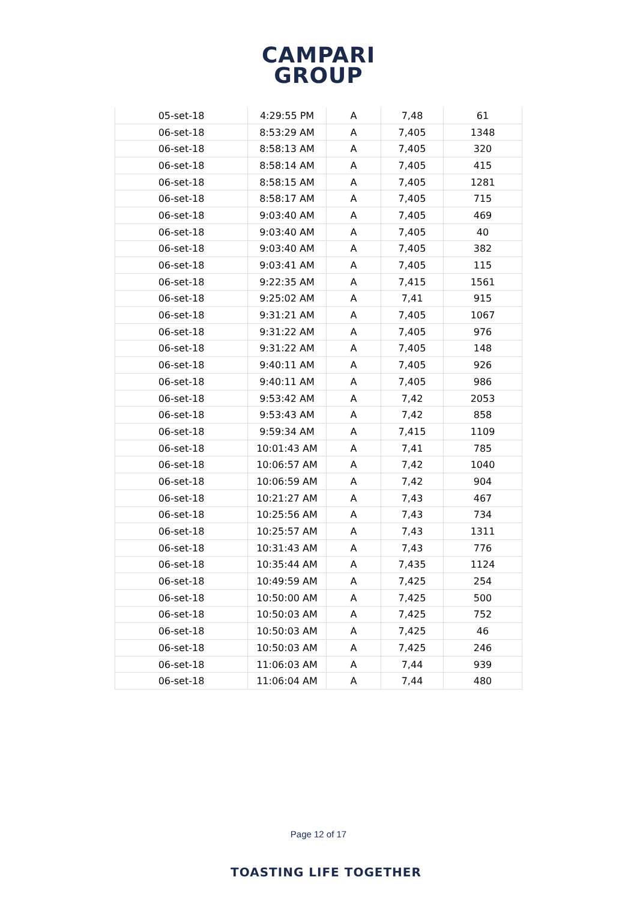CAMPARI
GROUP
| 05-set-18 | 4:29:55 PM | A | 7,48 | 61 |
| 06-set-18 | 8:53:29 AM | A | 7,405 | 1348 |
| 06-set-18 | 8:58:13 AM | A | 7,405 | 320 |
| 06-set-18 | 8:58:14 AM | A | 7,405 | 415 |
| 06-set-18 | 8:58:15 AM | A | 7,405 | 1281 |
| 06-set-18 | 8:58:17 AM | A | 7,405 | 715 |
| 06-set-18 | 9:03:40 AM | A | 7,405 | 469 |
| 06-set-18 | 9:03:40 AM | A | 7,405 | 40 |
| 06-set-18 | 9:03:40 AM | A | 7,405 | 382 |
| 06-set-18 | 9:03:41 AM | A | 7,405 | 115 |
| 06-set-18 | 9:22:35 AM | A | 7,415 | 1561 |
| 06-set-18 | 9:25:02 AM | A | 7,41 | 915 |
| 06-set-18 | 9:31:21 AM | A | 7,405 | 1067 |
| 06-set-18 | 9:31:22 AM | A | 7,405 | 976 |
| 06-set-18 | 9:31:22 AM | A | 7,405 | 148 |
| 06-set-18 | 9:40:11 AM | A | 7,405 | 926 |
| 06-set-18 | 9:40:11 AM | A | 7,405 | 986 |
| 06-set-18 | 9:53:42 AM | A | 7,42 | 2053 |
| 06-set-18 | 9:53:43 AM | A | 7,42 | 858 |
| 06-set-18 | 9:59:34 AM | A | 7,415 | 1109 |
| 06-set-18 | 10:01:43 AM | A | 7,41 | 785 |
| 06-set-18 | 10:06:57 AM | A | 7,42 | 1040 |
| 06-set-18 | 10:06:59 AM | A | 7,42 | 904 |
| 06-set-18 | 10:21:27 AM | A | 7,43 | 467 |
| 06-set-18 | 10:25:56 AM | A | 7,43 | 734 |
| 06-set-18 | 10:25:57 AM | A | 7,43 | 1311 |
| 06-set-18 | 10:31:43 AM | A | 7,43 | 776 |
| 06-set-18 | 10:35:44 AM | A | 7,435 | 1124 |
| 06-set-18 | 10:49:59 AM | A | 7,425 | 254 |
| 06-set-18 | 10:50:00 AM | A | 7,425 | 500 |
| 06-set-18 | 10:50:03 AM | A | 7,425 | 752 |
| 06-set-18 | 10:50:03 AM | A | 7,425 | 46 |
| 06-set-18 | 10:50:03 AM | A | 7,425 | 246 |
| 06-set-18 | 11:06:03 AM | A | 7,44 | 939 |
| 06-set-18 | 11:06:04 AM | A | 7,44 | 480 |
Page 12 of 17
TOASTING LIFE TOGETHER